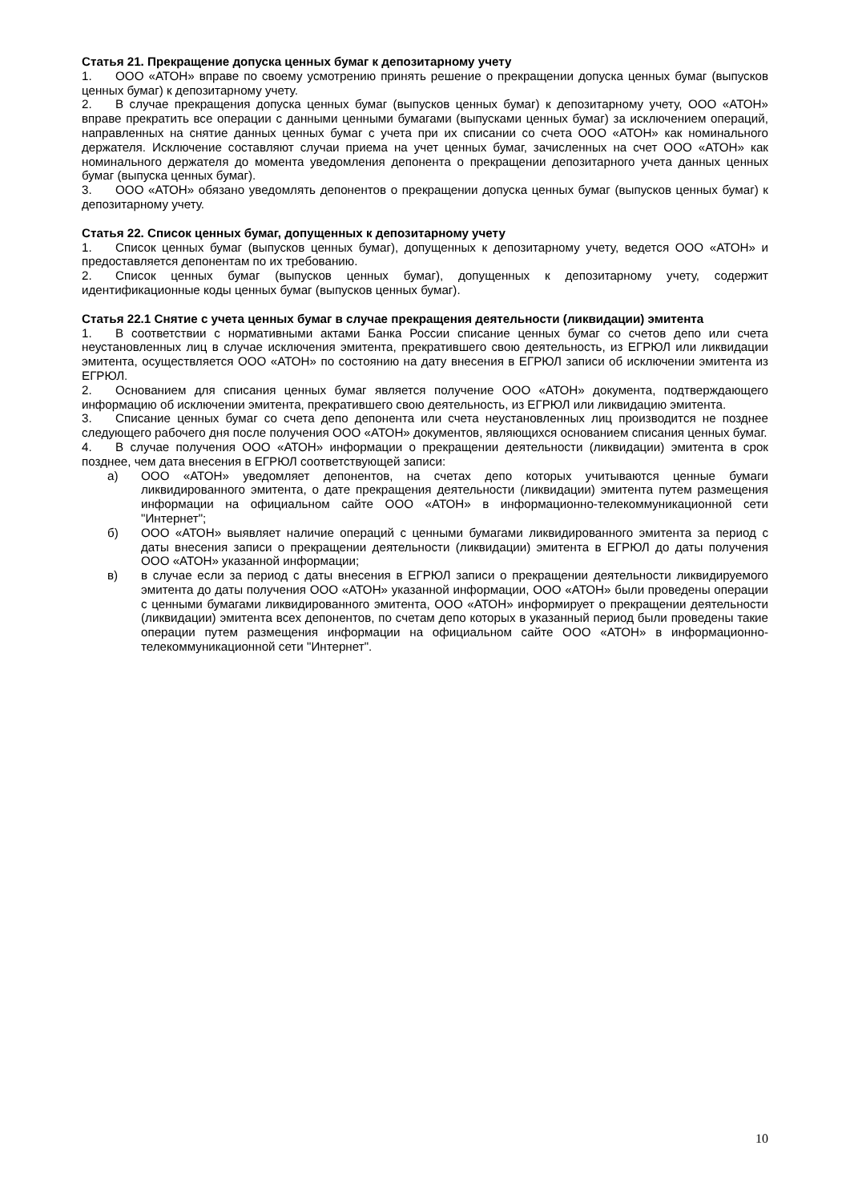Статья 21. Прекращение допуска ценных бумаг к депозитарному учету
1. ООО «АТОН» вправе по своему усмотрению принять решение о прекращении допуска ценных бумаг (выпусков ценных бумаг) к депозитарному учету.
2. В случае прекращения допуска ценных бумаг (выпусков ценных бумаг) к депозитарному учету, ООО «АТОН» вправе прекратить все операции с данными ценными бумагами (выпусками ценных бумаг) за исключением операций, направленных на снятие данных ценных бумаг с учета при их списании со счета ООО «АТОН» как номинального держателя. Исключение составляют случаи приема на учет ценных бумаг, зачисленных на счет ООО «АТОН» как номинального держателя до момента уведомления депонента о прекращении депозитарного учета данных ценных бумаг (выпуска ценных бумаг).
3. ООО «АТОН» обязано уведомлять депонентов о прекращении допуска ценных бумаг (выпусков ценных бумаг) к депозитарному учету.
Статья 22. Список ценных бумаг, допущенных к депозитарному учету
1. Список ценных бумаг (выпусков ценных бумаг), допущенных к депозитарному учету, ведется ООО «АТОН» и предоставляется депонентам по их требованию.
2. Список ценных бумаг (выпусков ценных бумаг), допущенных к депозитарному учету, содержит идентификационные коды ценных бумаг (выпусков ценных бумаг).
Статья 22.1 Снятие с учета ценных бумаг в случае прекращения деятельности (ликвидации) эмитента
1. В соответствии с нормативными актами Банка России списание ценных бумаг со счетов депо или счета неустановленных лиц в случае исключения эмитента, прекратившего свою деятельность, из ЕГРЮЛ или ликвидации эмитента, осуществляется ООО «АТОН» по состоянию на дату внесения в ЕГРЮЛ записи об исключении эмитента из ЕГРЮЛ.
2. Основанием для списания ценных бумаг является получение ООО «АТОН» документа, подтверждающего информацию об исключении эмитента, прекратившего свою деятельность, из ЕГРЮЛ или ликвидацию эмитента.
3. Списание ценных бумаг со счета депо депонента или счета неустановленных лиц производится не позднее следующего рабочего дня после получения ООО «АТОН» документов, являющихся основанием списания ценных бумаг.
4. В случае получения ООО «АТОН» информации о прекращении деятельности (ликвидации) эмитента в срок позднее, чем дата внесения в ЕГРЮЛ соответствующей записи:
а) ООО «АТОН» уведомляет депонентов, на счетах депо которых учитываются ценные бумаги ликвидированного эмитента, о дате прекращения деятельности (ликвидации) эмитента путем размещения информации на официальном сайте ООО «АТОН» в информационно-телекоммуникационной сети "Интернет";
б) ООО «АТОН» выявляет наличие операций с ценными бумагами ликвидированного эмитента за период с даты внесения записи о прекращении деятельности (ликвидации) эмитента в ЕГРЮЛ до даты получения ООО «АТОН» указанной информации;
в) в случае если за период с даты внесения в ЕГРЮЛ записи о прекращении деятельности ликвидируемого эмитента до даты получения ООО «АТОН» указанной информации, ООО «АТОН» были проведены операции с ценными бумагами ликвидированного эмитента, ООО «АТОН» информирует о прекращении деятельности (ликвидации) эмитента всех депонентов, по счетам депо которых в указанный период были проведены такие операции путем размещения информации на официальном сайте ООО «АТОН» в информационно-телекоммуникационной сети "Интернет".
10